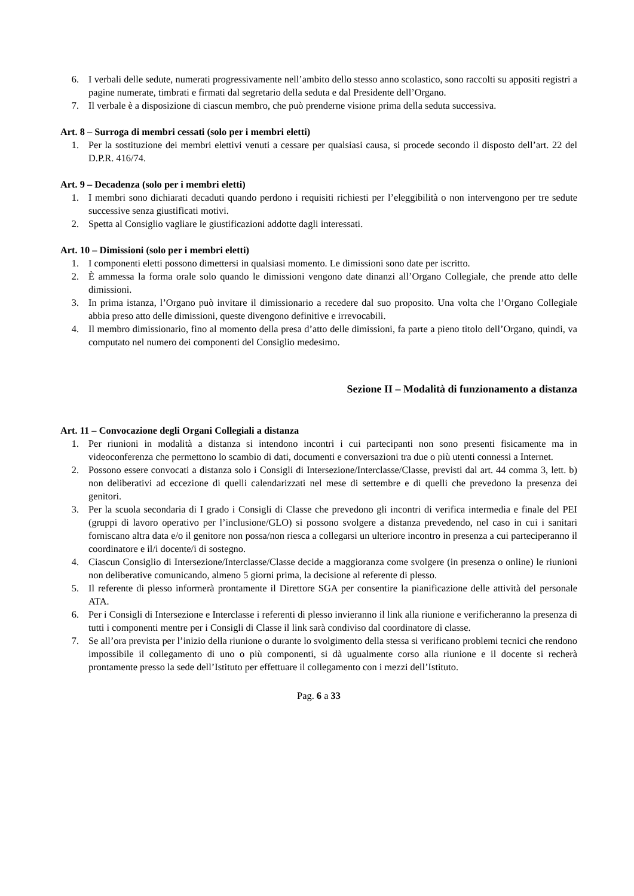6. I verbali delle sedute, numerati progressivamente nell’ambito dello stesso anno scolastico, sono raccolti su appositi registri a pagine numerate, timbrati e firmati dal segretario della seduta e dal Presidente dell’Organo.
7. Il verbale è a disposizione di ciascun membro, che può prenderne visione prima della seduta successiva.
Art. 8 – Surroga di membri cessati (solo per i membri eletti)
1. Per la sostituzione dei membri elettivi venuti a cessare per qualsiasi causa, si procede secondo il disposto dell’art. 22 del D.P.R. 416/74.
Art. 9 – Decadenza (solo per i membri eletti)
1. I membri sono dichiarati decaduti quando perdono i requisiti richiesti per l’eleggibilità o non intervengono per tre sedute successive senza giustificati motivi.
2. Spetta al Consiglio vagliare le giustificazioni addotte dagli interessati.
Art. 10 – Dimissioni (solo per i membri eletti)
1. I componenti eletti possono dimettersi in qualsiasi momento. Le dimissioni sono date per iscritto.
2. È ammessa la forma orale solo quando le dimissioni vengono date dinanzi all’Organo Collegiale, che prende atto delle dimissioni.
3. In prima istanza, l’Organo può invitare il dimissionario a recedere dal suo proposito. Una volta che l’Organo Collegiale abbia preso atto delle dimissioni, queste divengono definitive e irrevocabili.
4. Il membro dimissionario, fino al momento della presa d’atto delle dimissioni, fa parte a pieno titolo dell’Organo, quindi, va computato nel numero dei componenti del Consiglio medesimo.
Sezione II – Modalità di funzionamento a distanza
Art. 11 – Convocazione degli Organi Collegiali a distanza
1. Per riunioni in modalità a distanza si intendono incontri i cui partecipanti non sono presenti fisicamente ma in videoconferenza che permettono lo scambio di dati, documenti e conversazioni tra due o più utenti connessi a Internet.
2. Possono essere convocati a distanza solo i Consigli di Intersezione/Interclasse/Classe, previsti dal art. 44 comma 3, lett. b) non deliberativi ad eccezione di quelli calendarizzati nel mese di settembre e di quelli che prevedono la presenza dei genitori.
3. Per la scuola secondaria di I grado i Consigli di Classe che prevedono gli incontri di verifica intermedia e finale del PEI (gruppi di lavoro operativo per l’inclusione/GLO) si possono svolgere a distanza prevedendo, nel caso in cui i sanitari forniscano altra data e/o il genitore non possa/non riesca a collegarsi un ulteriore incontro in presenza a cui parteciperanno il coordinatore e il/i docente/i di sostegno.
4. Ciascun Consiglio di Intersezione/Interclasse/Classe decide a maggioranza come svolgere (in presenza o online) le riunioni non deliberative comunicando, almeno 5 giorni prima, la decisione al referente di plesso.
5. Il referente di plesso informerà prontamente il Direttore SGA per consentire la pianificazione delle attività del personale ATA.
6. Per i Consigli di Intersezione e Interclasse i referenti di plesso invieranno il link alla riunione e verificheranno la presenza di tutti i componenti mentre per i Consigli di Classe il link sarà condiviso dal coordinatore di classe.
7. Se all’ora prevista per l’inizio della riunione o durante lo svolgimento della stessa si verificano problemi tecnici che rendono impossibile il collegamento di uno o più componenti, si dà ugualmente corso alla riunione e il docente si recherà prontamente presso la sede dell’Istituto per effettuare il collegamento con i mezzi dell’Istituto.
Pag. 6 a 33